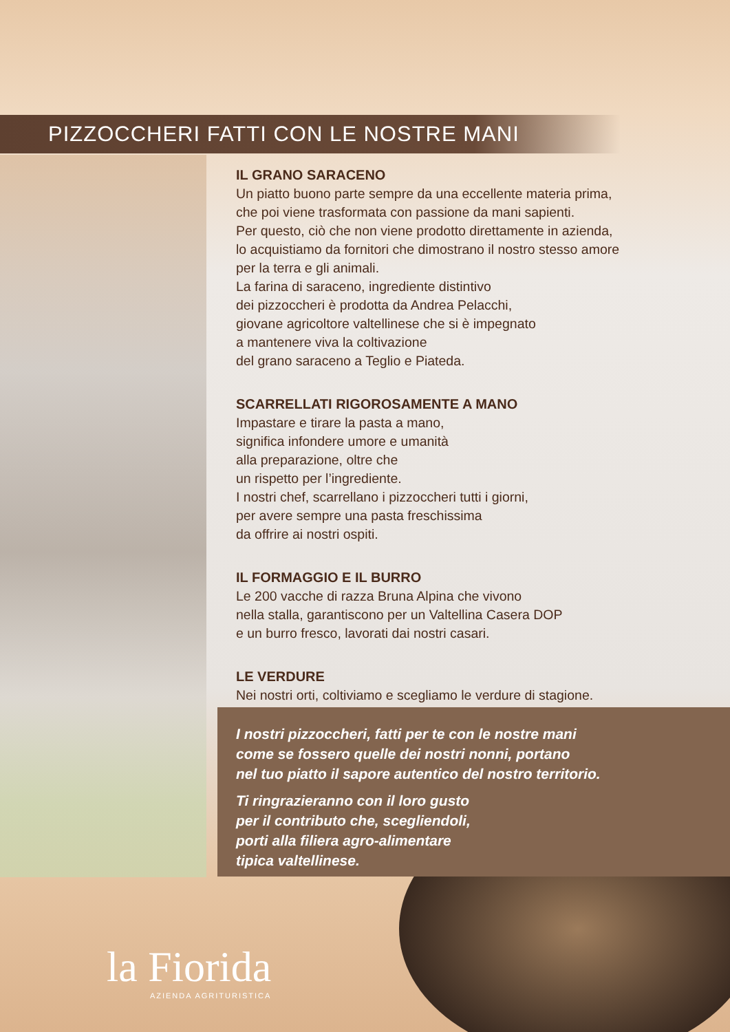PIZZOCCHERI FATTI CON LE NOSTRE MANI
IL GRANO SARACENO
Un piatto buono parte sempre da una eccellente materia prima,
che poi viene trasformata con passione da mani sapienti.
Per questo, ciò che non viene prodotto direttamente in azienda,
lo acquistiamo da fornitori che dimostrano il nostro stesso amore
per la terra e gli animali.
La farina di saraceno, ingrediente distintivo
dei pizzoccheri è prodotta da Andrea Pelacchi,
giovane agricoltore valtellinese che si è impegnato
a mantenere viva la coltivazione
del grano saraceno a Teglio e Piateda.
SCARRELLATI RIGOROSAMENTE A MANO
Impastare e tirare la pasta a mano,
significa infondere umore e umanità
alla preparazione, oltre che
un rispetto per l’ingrediente.
I nostri chef, scarrellano i pizzoccheri tutti i giorni,
per avere sempre una pasta freschissima
da offrire ai nostri ospiti.
IL FORMAGGIO E IL BURRO
Le 200 vacche di razza Bruna Alpina che vivono
nella stalla, garantiscono per un Valtellina Casera DOP
e un burro fresco, lavorati dai nostri casari.
LE VERDURE
Nei nostri orti, coltiviamo e scegliamo le verdure di stagione.
I nostri pizzoccheri, fatti per te con le nostre mani
come se fossero quelle dei nostri nonni, portano
nel tuo piatto il sapore autentico del nostro territorio.
Ti ringrazieranno con il loro gusto
per il contributo che, scegliendoli,
porti alla filiera agro-alimentare
tipica valtellinese.
la Fiorida
AZIENDA AGRITURISTICA